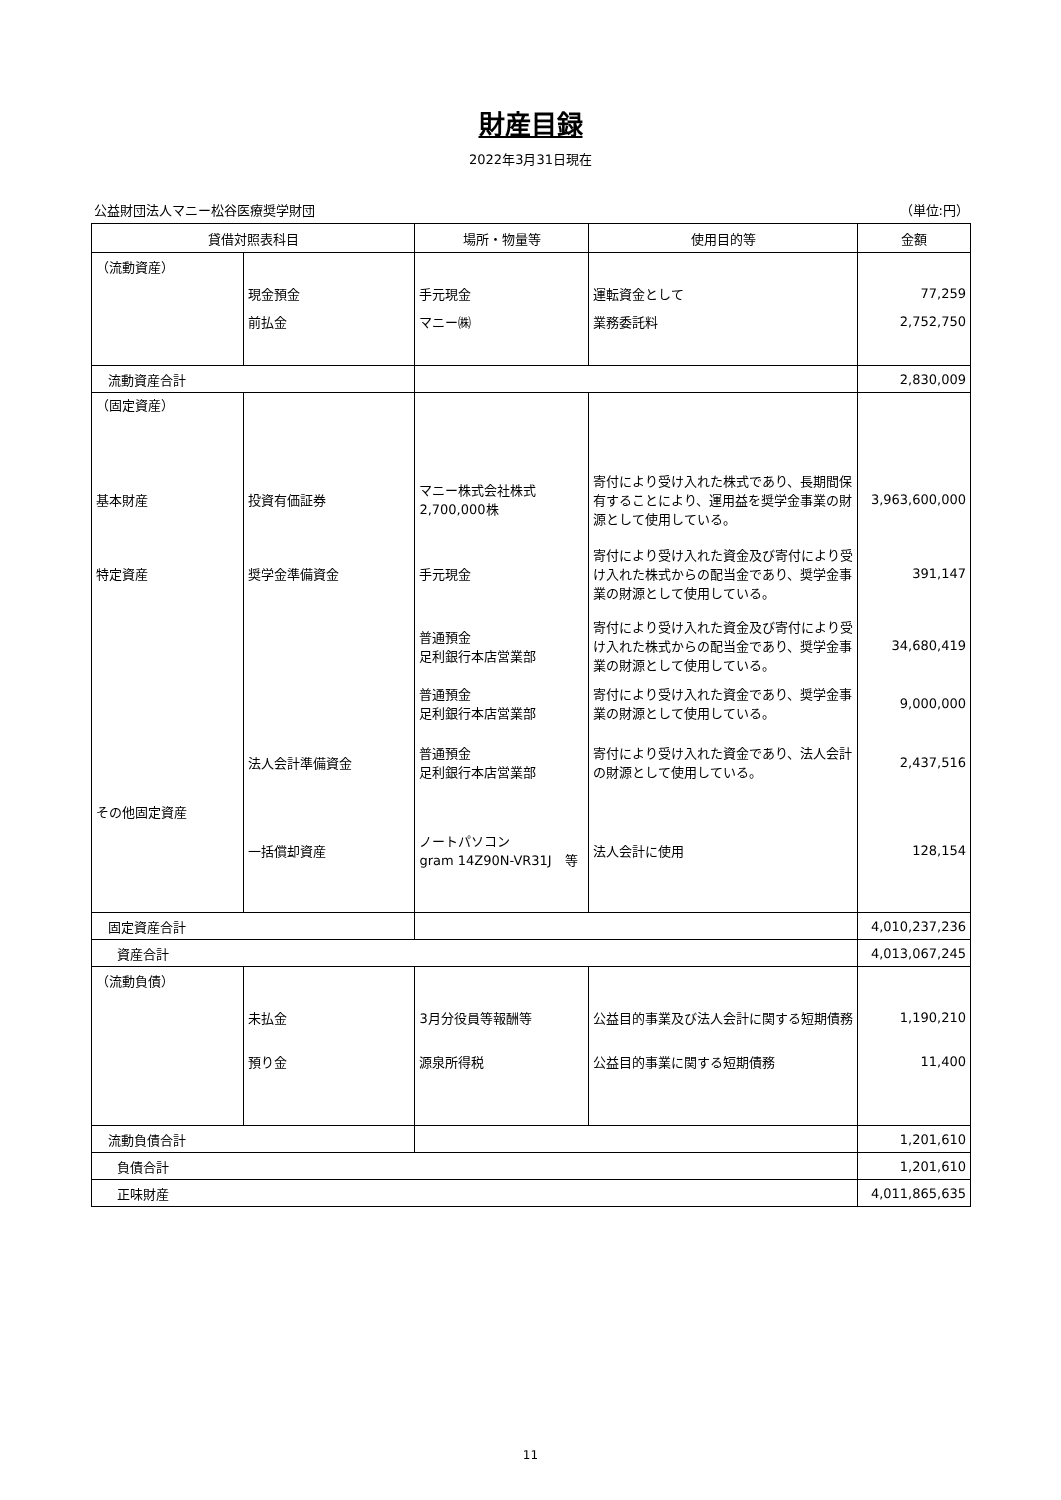財産目録
2022年3月31日現在
公益財団法人マニー松谷医療奨学財団 （単位:円）
| 貸借対照表科目 | | 場所・物量等 | 使用目的等 | 金額 |
| --- | --- | --- | --- | --- |
| （流動資産） | | | | |
| | 現金預金 | 手元現金 | 運転資金として | 77,259 |
| | 前払金 | マニー㈱ | 業務委託料 | 2,752,750 |
| 流動資産合計 | | | | 2,830,009 |
| （固定資産） | | | | |
| 基本財産 | 投資有価証券 | マニー株式会社株式 2,700,000株 | 寄付により受け入れた株式であり、長期間保有することにより、運用益を奨学金事業の財源として使用している。 | 3,963,600,000 |
| 特定資産 | 奨学金準備資金 | 手元現金 | 寄付により受け入れた資金及び寄付により受け入れた株式からの配当金であり、奨学金事業の財源として使用している。 | 391,147 |
| | | 普通預金 足利銀行本店営業部 | 寄付により受け入れた資金及び寄付により受け入れた株式からの配当金であり、奨学金事業の財源として使用している。 | 34,680,419 |
| | | 普通預金 足利銀行本店営業部 | 寄付により受け入れた資金であり、奨学金事業の財源として使用している。 | 9,000,000 |
| | 法人会計準備資金 | 普通預金 足利銀行本店営業部 | 寄付により受け入れた資金であり、法人会計の財源として使用している。 | 2,437,516 |
| その他固定資産 | | | | |
| | 一括償却資産 | ノートパソコン gram 14Z90N-VR31J 等 | 法人会計に使用 | 128,154 |
| 固定資産合計 | | | | 4,010,237,236 |
| 資産合計 | | | | 4,013,067,245 |
| （流動負債） | | | | |
| | 未払金 | 3月分役員等報酬等 | 公益目的事業及び法人会計に関する短期債務 | 1,190,210 |
| | 預り金 | 源泉所得税 | 公益目的事業に関する短期債務 | 11,400 |
| 流動負債合計 | | | | 1,201,610 |
| 負債合計 | | | | 1,201,610 |
| 正味財産 | | | | 4,011,865,635 |
11